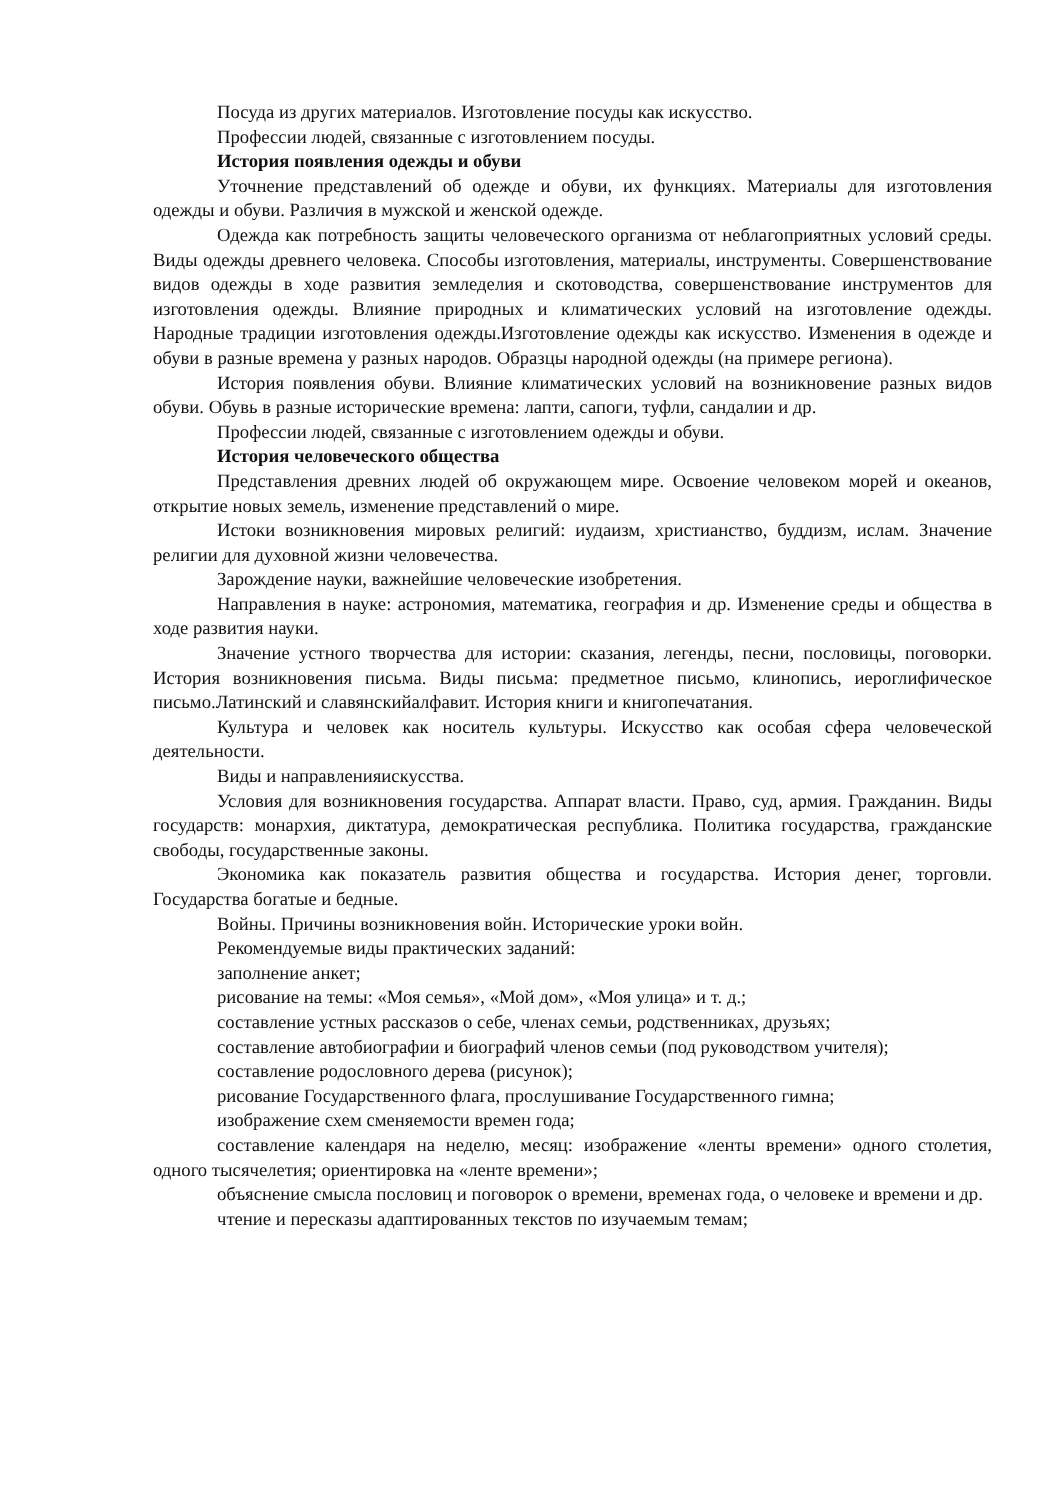Посуда из других материалов. Изготовление посуды как искусство.
Профессии людей, связанные с изготовлением посуды.
История появления одежды и обуви
Уточнение представлений об одежде и обуви, их функциях. Материалы для изготовления одежды и обуви. Различия в мужской и женской одежде.
Одежда как потребность защиты человеческого организма от неблагоприятных условий среды. Виды одежды древнего человека. Способы изготовления, материалы, инструменты. Совершенствование видов одежды в ходе развития земледелия и скотоводства, совершенствование инструментов для изготовления одежды. Влияние природных и климатических условий на изготовление одежды. Народные традиции изготовления одежды.Изготовление одежды как искусство. Изменения в одежде и обуви в разные времена у разных народов. Образцы народной одежды (на примере региона).
История появления обуви. Влияние климатических условий на возникновение разных видов обуви. Обувь в разные исторические времена: лапти, сапоги, туфли, сандалии и др.
Профессии людей, связанные с изготовлением одежды и обуви.
История человеческого общества
Представления древних людей об окружающем мире. Освоение человеком морей и океанов, открытие новых земель, изменение представлений о мире.
Истоки возникновения мировых религий: иудаизм, христианство, буддизм, ислам. Значение религии для духовной жизни человечества.
Зарождение науки, важнейшие человеческие изобретения.
Направления в науке: астрономия, математика, география и др. Изменение среды и общества в ходе развития науки.
Значение устного творчества для истории: сказания, легенды, песни, пословицы, поговорки. История возникновения письма. Виды письма: предметное письмо, клинопись, иероглифическое письмо.Латинский и славянскийалфавит. История книги и книгопечатания.
Культура и человек как носитель культуры. Искусство как особая сфера человеческой деятельности.
Виды и направленияискусства.
Условия для возникновения государства. Аппарат власти. Право, суд, армия. Гражданин. Виды государств: монархия, диктатура, демократическая республика. Политика государства, гражданские свободы, государственные законы.
Экономика как показатель развития общества и государства. История денег, торговли. Государства богатые и бедные.
Войны. Причины возникновения войн. Исторические уроки войн.
Рекомендуемые виды практических заданий:
заполнение анкет;
рисование на темы: «Моя семья», «Мой дом», «Моя улица» и т. д.;
составление устных рассказов о себе, членах семьи, родственниках, друзьях;
составление автобиографии и биографий членов семьи (под руководством учителя);
составление родословного дерева (рисунок);
рисование Государственного флага, прослушивание Государственного гимна;
изображение схем сменяемости времен года;
составление календаря на неделю, месяц: изображение «ленты времени» одного столетия, одного тысячелетия; ориентировка на «ленте времени»;
объяснение смысла пословиц и поговорок о времени, временах года, о человеке и времени и др.
чтение и пересказы адаптированных текстов по изучаемым темам;